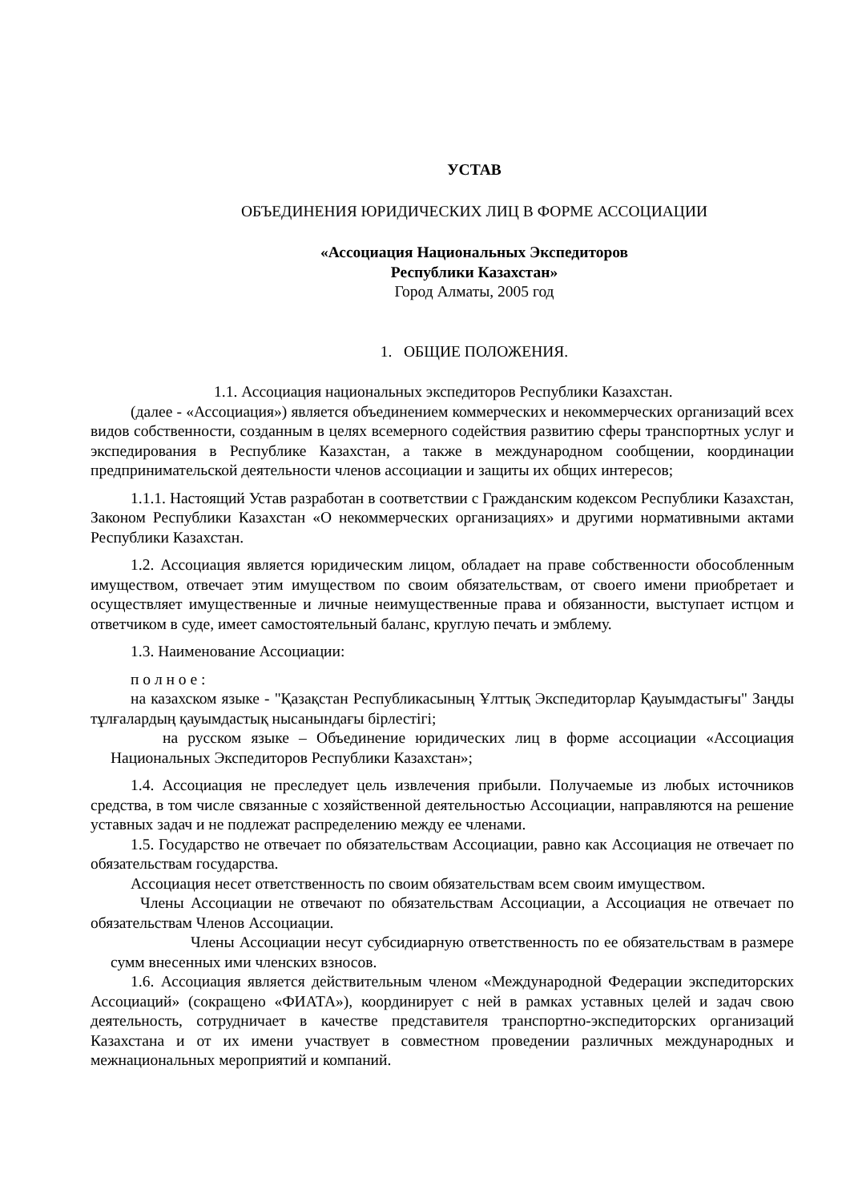УСТАВ
ОБЪЕДИНЕНИЯ ЮРИДИЧЕСКИХ ЛИЦ В ФОРМЕ АССОЦИАЦИИ
«Ассоциация Национальных Экспедиторов
Республики Казахстан»
Город Алматы, 2005 год
1. ОБЩИЕ ПОЛОЖЕНИЯ.
1.1. Ассоциация национальных экспедиторов Республики Казахстан.
(далее - «Ассоциация») является объединением коммерческих и некоммерческих организаций всех видов собственности, созданным в целях всемерного содействия развитию сферы транспортных услуг и экспедирования в Республике Казахстан, а также в международном сообщении, координации предпринимательской деятельности членов ассоциации и защиты их общих интересов;
1.1.1. Настоящий Устав разработан в соответствии с Гражданским кодексом Республики Казахстан, Законом Республики Казахстан «О некоммерческих организациях» и другими нормативными актами Республики Казахстан.
1.2. Ассоциация является юридическим лицом, обладает на праве собственности обособленным имуществом, отвечает этим имуществом по своим обязательствам, от своего имени приобретает и осуществляет имущественные и личные неимущественные права и обязанности, выступает истцом и ответчиком в суде, имеет самостоятельный баланс, круглую печать и эмблему.
1.3. Наименование Ассоциации:
п о л н о е :
на казахском языке - "Қазақстан Республикасының Ұлттық Экспедиторлар Қауымдастығы" Заңды тұлғалардың қауымдастық нысанындағы бірлестігі;
на русском языке – Объединение юридических лиц в форме ассоциации «Ассоциация Национальных Экспедиторов Республики Казахстан»;
1.4. Ассоциация не преследует цель извлечения прибыли. Получаемые из любых источников средства, в том числе связанные с хозяйственной деятельностью Ассоциации, направляются на решение уставных задач и не подлежат распределению между ее членами.
1.5. Государство не отвечает по обязательствам Ассоциации, равно как Ассоциация не отвечает по обязательствам государства.
Ассоциация несет ответственность по своим обязательствам всем своим имуществом.
Члены Ассоциации не отвечают по обязательствам Ассоциации, а Ассоциация не отвечает по обязательствам Членов Ассоциации.
Члены Ассоциации несут субсидиарную ответственность по ее обязательствам в размере сумм внесенных ими членских взносов.
1.6. Ассоциация является действительным членом «Международной Федерации экспедиторских Ассоциаций» (сокращено «ФИАТА»), координирует с ней в рамках уставных целей и задач свою деятельность, сотрудничает в качестве представителя транспортно-экспедиторских организаций Казахстана и от их имени участвует в совместном проведении различных международных и межнациональных мероприятий и компаний.